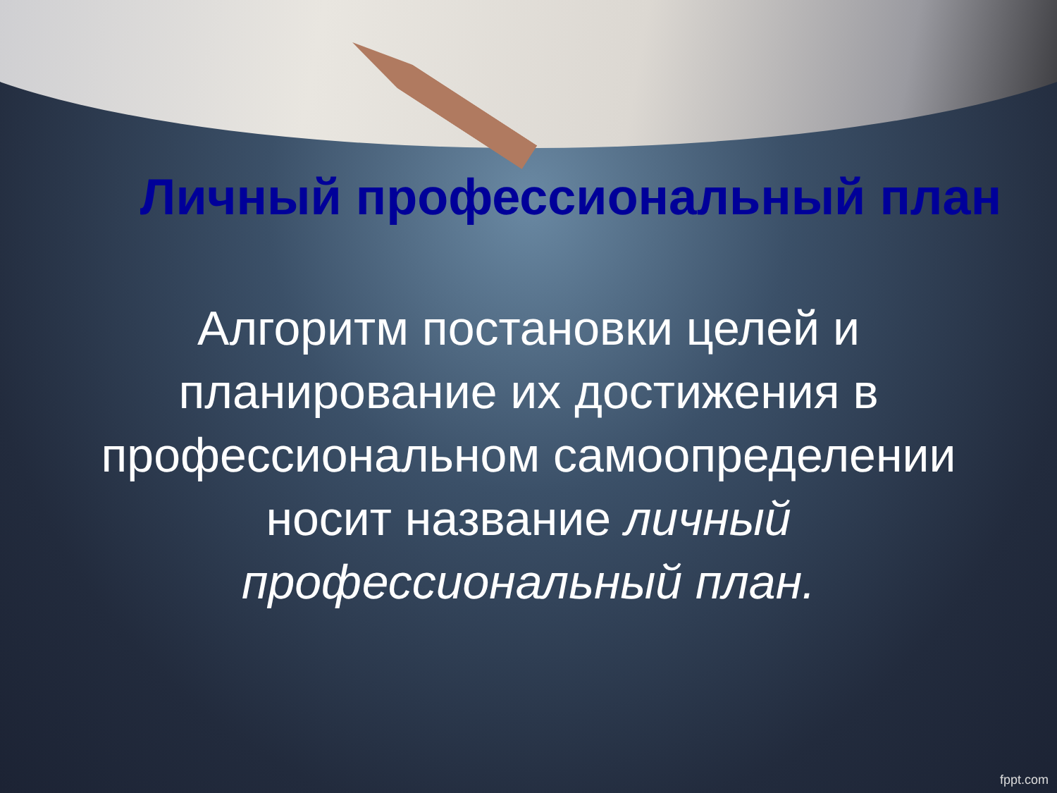Личный профессиональный план
Алгоритм постановки целей и планирование их достижения в профессиональном самоопределении носит название личный профессиональный план.
fppt.com